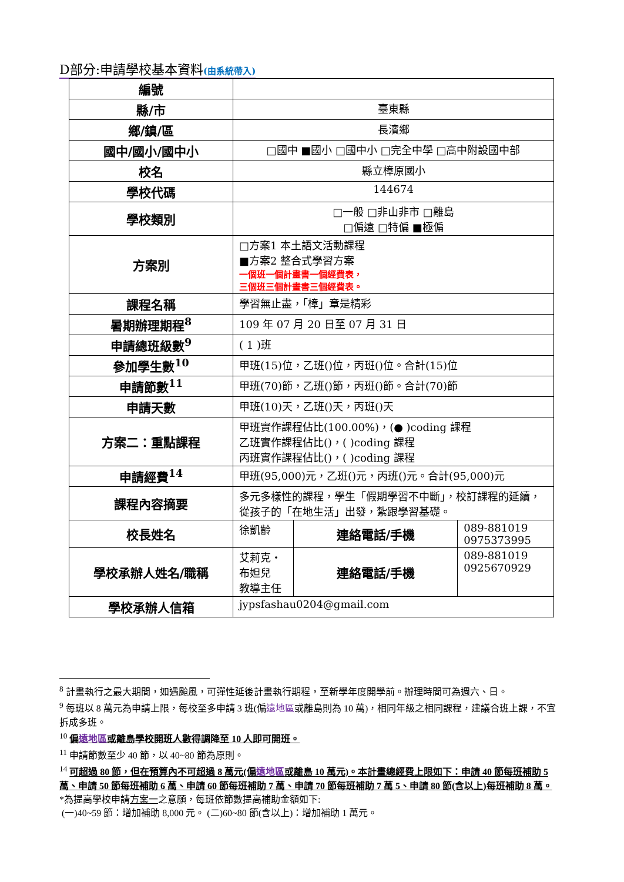D部分:申請學校基本資料(由系統帶入)
| 編號 | | | |
| 縣/市 | 臺東縣 | | |
| 鄉/鎮/區 | 長濱鄉 | | |
| 國中/國小/國中小 | □國中 ■國小 □國中小 □完全中學 □高中附設國中部 | | |
| 校名 | 縣立樟原國小 | | |
| 學校代碼 | 144674 | | |
| 學校類別 | □一般 □非山非市 □離島 □偏遠 □特偏 ■極偏 | | |
| 方案別 | □方案1 本土語文活動課程 ■方案2 整合式學習方案 一個班一個計畫書一個經費表， 三個班三個計畫書三個經費表。 | | |
| 課程名稱 | 學習無止盡，「樟」章是精彩 | | |
| 暑期辦理期程<sup>8</sup> | 109 年 07 月 20 日至 07 月 31 日 | | |
| 申請總班級數<sup>9</sup> | ( 1 )班 | | |
| 參加學生數<sup>10</sup> | 甲班(15)位，乙班()位，丙班()位。合計(15)位 | | |
| 申請節數<sup>11</sup> | 甲班(70)節，乙班()節，丙班()節。合計(70)節 | | |
| 申請天數 | 甲班(10)天，乙班()天，丙班()天 | | |
| 方案二：重點課程 | 甲班實作課程佔比(100.00%)，(● )coding 課程 乙班實作課程佔比()，( )coding 課程 丙班實作課程佔比()，( )coding 課程 | | |
| 申請經費<sup>14</sup> | 甲班(95,000)元，乙班()元，丙班()元。合計(95,000)元 | | |
| 課程內容摘要 | 多元多樣性的課程，學生「假期學習不中斷」，校訂課程的延續，從孩子的「在地生活」出發，紮跟學習基礎。 | | |
| 校長姓名 | 徐凱齡 | 連絡電話/手機 | 089-881019 0975373995 |
| 學校承辦人姓名/職稱 | 艾莉克・布妲兒 教導主任 | 連絡電話/手機 | 089-881019 0925670929 |
| 學校承辦人信箱 | jypsfashau0204@gmail.com | | |
<sup>8</sup> 計畫執行之最大期間，如遇颱風，可彈性延後計畫執行期程，至新學年度開學前。辦理時間可為週六、日。
<sup>9</sup> 每班以 8 萬元為申請上限，每校至多申請 3 班(偏遠地區或離島則為 10 萬)，相同年級之相同課程，建議合班上課，不宜拆成多班。
<sup>10</sup> 偏遠地區或離島學校開班人數得調降至 10 人即可開班。
<sup>11</sup> 申請節數至少 40 節，以 40~80 節為原則。
<sup>14</sup> 可超過 80 節，但在預算內不可超過 8 萬元(偏遠地區或離島 10 萬元)。本計畫總經費上限如下：申請 40 節每班補助 5 萬、申請 50 節每班補助 6 萬、申請 60 節每班補助 7 萬、申請 70 節每班補助 7 萬 5、申請 80 節(含以上)每班補助 8 萬。
*為提高學校申請方案一之意願，每班依節數提高補助金額如下:
(一)40~59 節：增加補助 8,000 元。 (二)60~80 節(含以上)：增加補助 1 萬元。